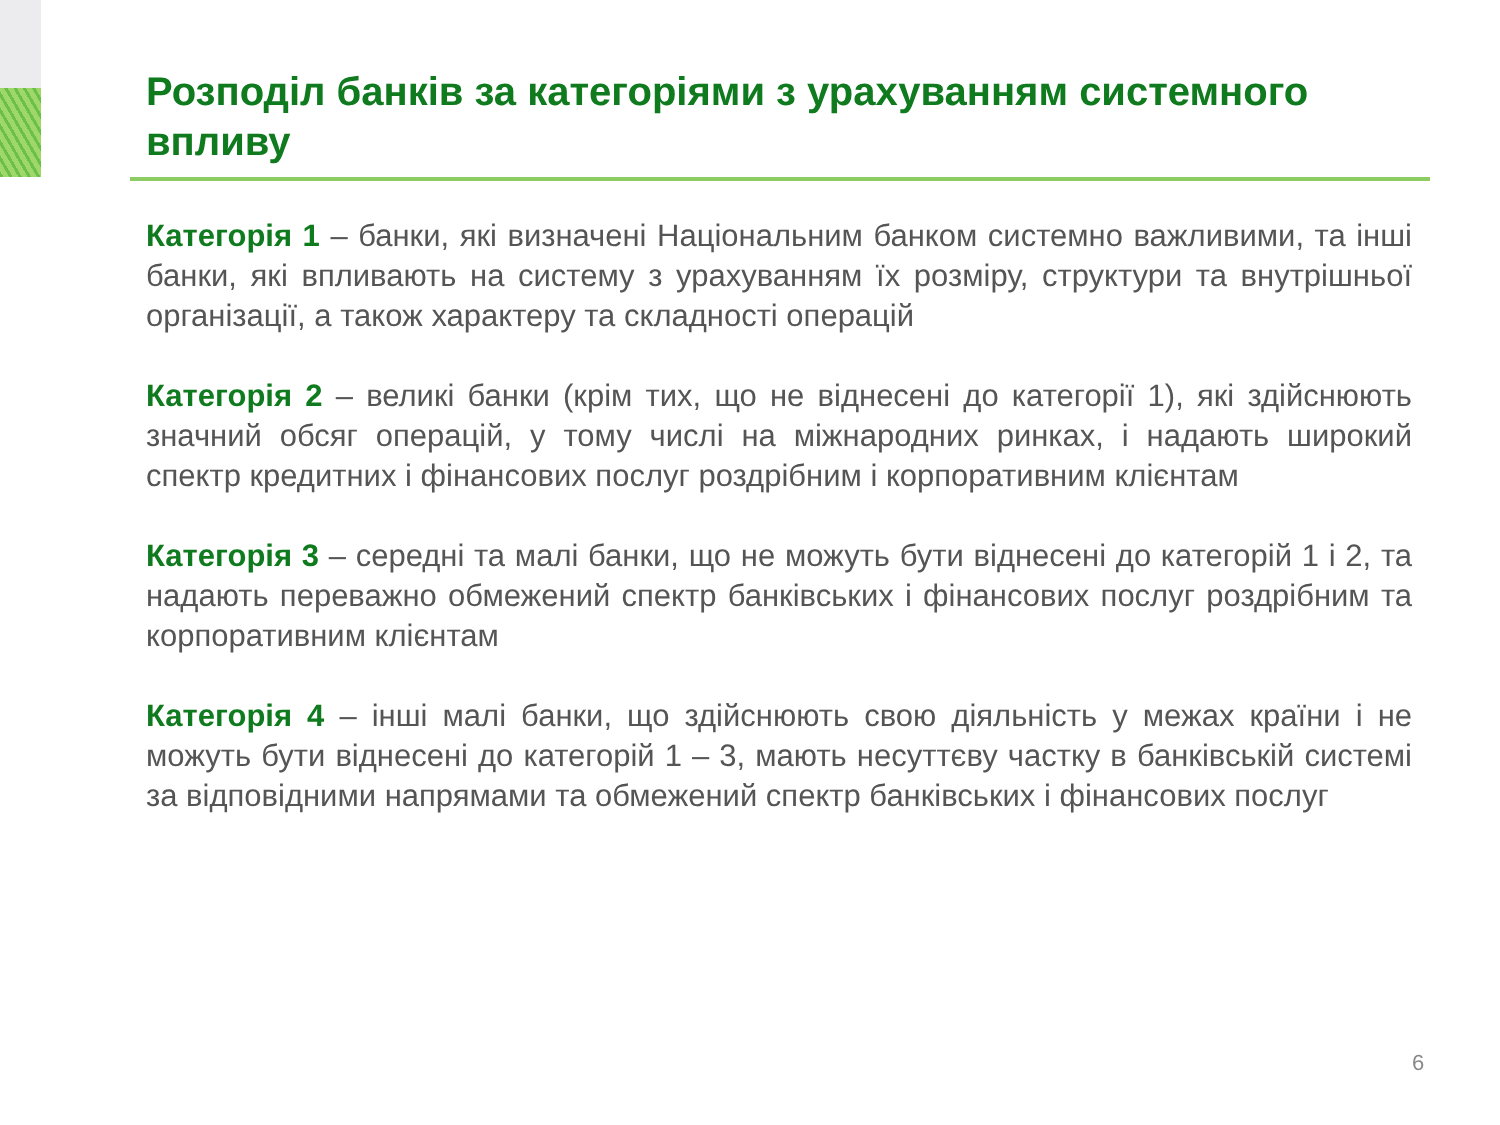Розподіл банків за категоріями з урахуванням системного впливу
Категорія 1 – банки, які визначені Національним банком системно важливими, та інші банки, які впливають на систему з урахуванням їх розміру, структури та внутрішньої організації, а також характеру та складності операцій
Категорія 2 – великі банки (крім тих, що не віднесені до категорії 1), які здійснюють значний обсяг операцій, у тому числі на міжнародних ринках, і надають широкий спектр кредитних і фінансових послуг роздрібним і корпоративним клієнтам
Категорія 3 – середні та малі банки, що не можуть бути віднесені до категорій 1 і 2, та надають переважно обмежений спектр банківських і фінансових послуг роздрібним та корпоративним клієнтам
Категорія 4 – інші малі банки, що здійснюють свою діяльність у межах країни і не можуть бути віднесені до категорій 1 – 3, мають несуттєву частку в банківській системі за відповідними напрямами та обмежений спектр банківських і фінансових послуг
6